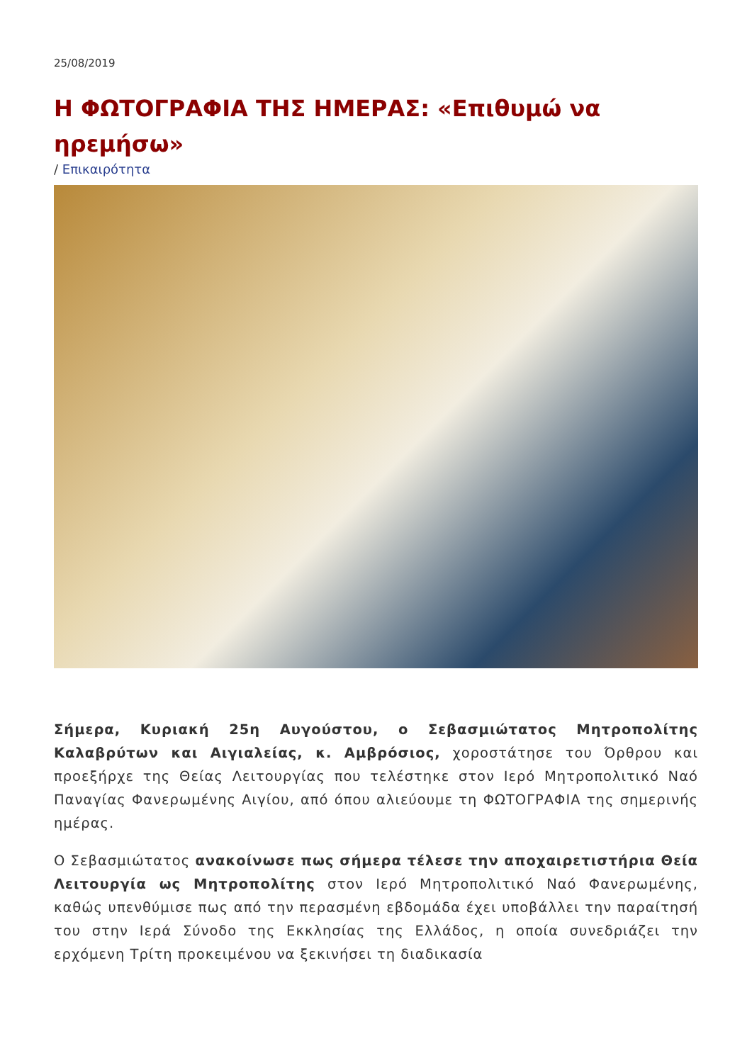25/08/2019
Η ΦΩΤΟΓΡΑΦΙΑ ΤΗΣ ΗΜΕΡΑΣ: «Επιθυμώ να ηρεμήσω»
/ Επικαιρότητα
Σήμερα, Κυριακή 25η Αυγούστου, ο Σεβασμιώτατος Μητροπολίτης Καλαβρύτων και Αιγιαλείας, κ. Αμβρόσιος, χοροστάτησε του Όρθρου και προεξήρχε της Θείας Λειτουργίας που τελέστηκε στον Ιερό Μητροπολιτικό Ναό Παναγίας Φανερωμένης Αιγίου, από όπου αλιεύουμε τη ΦΩΤΟΓΡΑΦΙΑ της σημερινής ημέρας.
Ο Σεβασμιώτατος ανακοίνωσε πως σήμερα τέλεσε την αποχαιρετιστήρια Θεία Λειτουργία ως Μητροπολίτης στον Ιερό Μητροπολιτικό Ναό Φανερωμένης, καθώς υπενθύμισε πως από την περασμένη εβδομάδα έχει υποβάλλει την παραίτησή του στην Ιερά Σύνοδο της Εκκλησίας της Ελλάδος, η οποία συνεδριάζει την ερχόμενη Τρίτη προκειμένου να ξεκινήσει τη διαδικασία